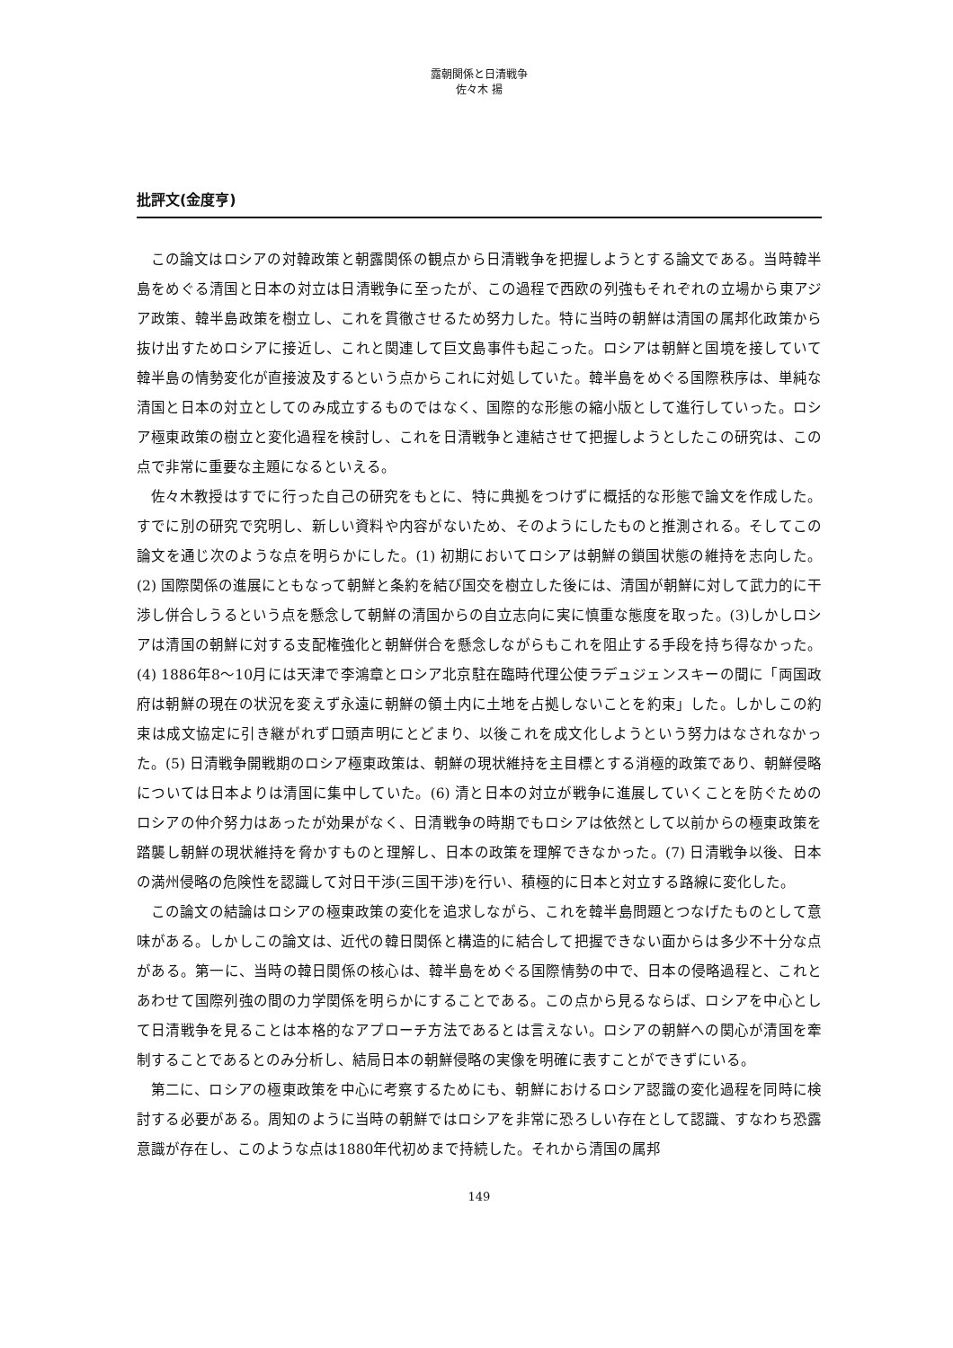露朝関係と日清戦争
佐々木 揚
批評文(金度亨)
この論文はロシアの対韓政策と朝露関係の観点から日清戦争を把握しようとする論文である。当時韓半島をめぐる清国と日本の対立は日清戦争に至ったが、この過程で西欧の列強もそれぞれの立場から東アジア政策、韓半島政策を樹立し、これを貫徹させるため努力した。特に当時の朝鮮は清国の属邦化政策から抜け出すためロシアに接近し、これと関連して巨文島事件も起こった。ロシアは朝鮮と国境を接していて韓半島の情勢変化が直接波及するという点からこれに対処していた。韓半島をめぐる国際秩序は、単純な清国と日本の対立としてのみ成立するものではなく、国際的な形態の縮小版として進行していった。ロシア極東政策の樹立と変化過程を検討し、これを日清戦争と連結させて把握しようとしたこの研究は、この点で非常に重要な主題になるといえる。
佐々木教授はすでに行った自己の研究をもとに、特に典拠をつけずに概括的な形態で論文を作成した。すでに別の研究で究明し、新しい資料や内容がないため、そのようにしたものと推測される。そしてこの論文を通じ次のような点を明らかにした。(1) 初期においてロシアは朝鮮の鎖国状態の維持を志向した。(2) 国際関係の進展にともなって朝鮮と条約を結び国交を樹立した後には、清国が朝鮮に対して武力的に干渉し併合しうるという点を懸念して朝鮮の清国からの自立志向に実に慎重な態度を取った。(3)しかしロシアは清国の朝鮮に対する支配権強化と朝鮮併合を懸念しながらもこれを阻止する手段を持ち得なかった。(4) 1886年8～10月には天津で李鴻章とロシア北京駐在臨時代理公使ラデュジェンスキーの間に「両国政府は朝鮮の現在の状況を変えず永遠に朝鮮の領土内に土地を占拠しないことを約束」した。しかしこの約束は成文協定に引き継がれず口頭声明にとどまり、以後これを成文化しようという努力はなされなかった。(5) 日清戦争開戦期のロシア極東政策は、朝鮮の現状維持を主目標とする消極的政策であり、朝鮮侵略については日本よりは清国に集中していた。(6) 清と日本の対立が戦争に進展していくことを防ぐためのロシアの仲介努力はあったが効果がなく、日清戦争の時期でもロシアは依然として以前からの極東政策を踏襲し朝鮮の現状維持を脅かすものと理解し、日本の政策を理解できなかった。(7) 日清戦争以後、日本の満州侵略の危険性を認識して対日干渉(三国干渉)を行い、積極的に日本と対立する路線に変化した。
この論文の結論はロシアの極東政策の変化を追求しながら、これを韓半島問題とつなげたものとして意味がある。しかしこの論文は、近代の韓日関係と構造的に結合して把握できない面からは多少不十分な点がある。第一に、当時の韓日関係の核心は、韓半島をめぐる国際情勢の中で、日本の侵略過程と、これとあわせて国際列強の間の力学関係を明らかにすることである。この点から見るならば、ロシアを中心として日清戦争を見ることは本格的なアプローチ方法であるとは言えない。ロシアの朝鮮への関心が清国を牽制することであるとのみ分析し、結局日本の朝鮮侵略の実像を明確に表すことができずにいる。
第二に、ロシアの極東政策を中心に考察するためにも、朝鮮におけるロシア認識の変化過程を同時に検討する必要がある。周知のように当時の朝鮮ではロシアを非常に恐ろしい存在として認識、すなわち恐露意識が存在し、このような点は1880年代初めまで持続した。それから清国の属邦
149